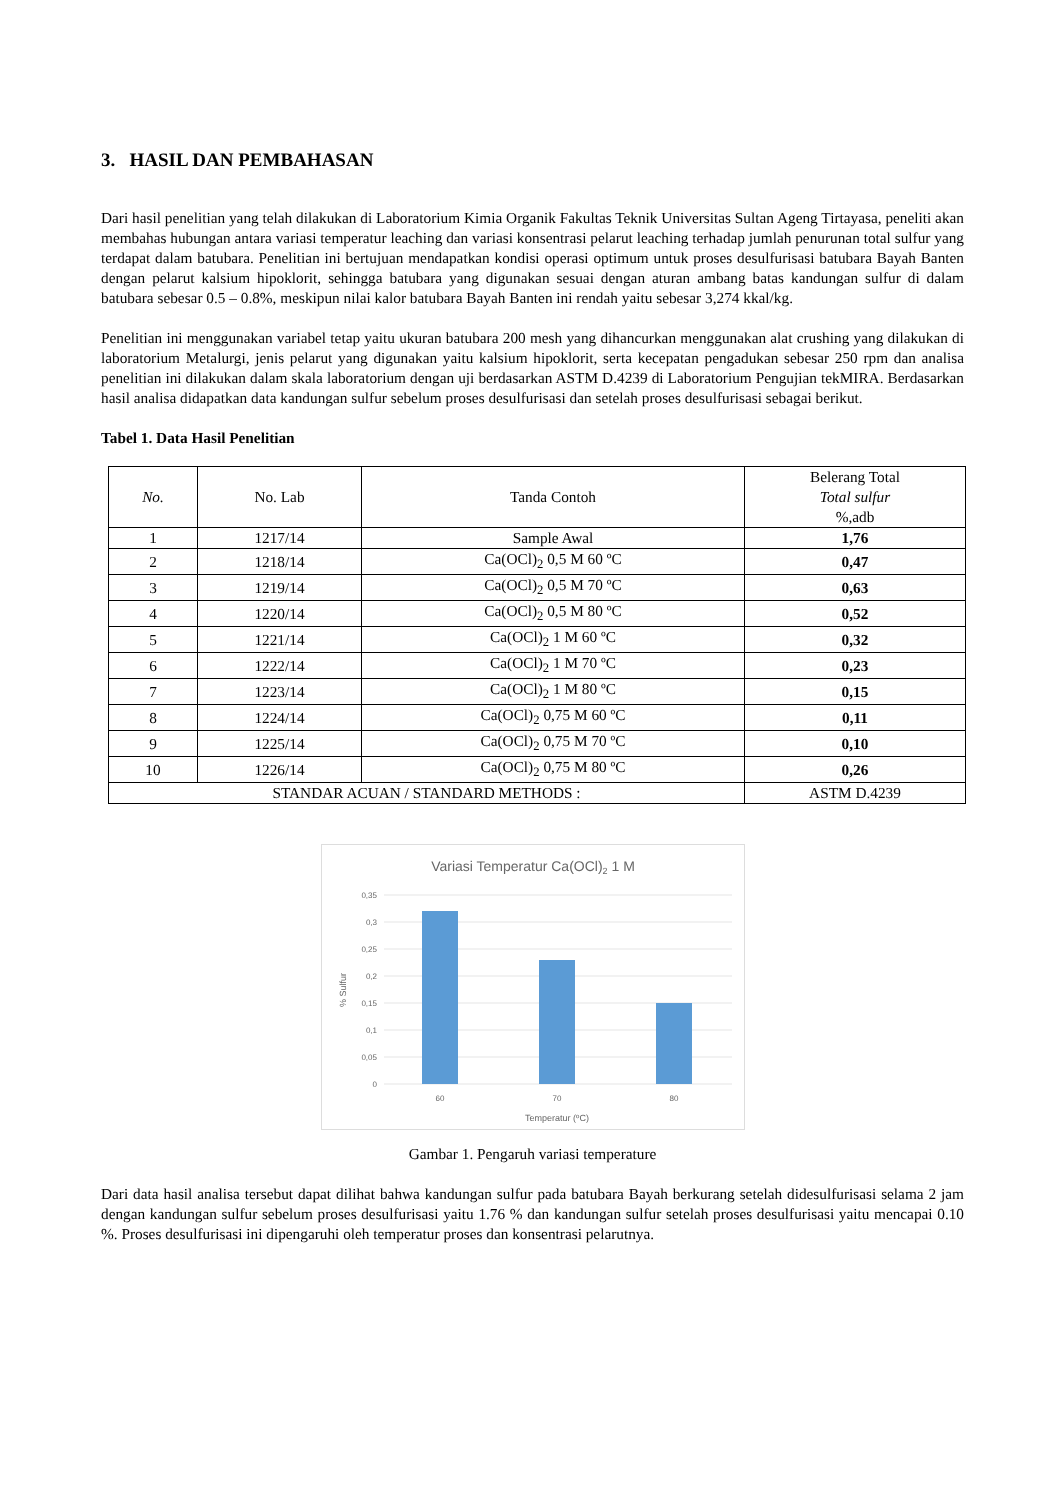3. HASIL DAN PEMBAHASAN
Dari hasil penelitian yang telah dilakukan di Laboratorium Kimia Organik Fakultas Teknik Universitas Sultan Ageng Tirtayasa, peneliti akan membahas hubungan antara variasi temperatur leaching dan variasi konsentrasi pelarut leaching terhadap jumlah penurunan total sulfur yang terdapat dalam batubara. Penelitian ini bertujuan mendapatkan kondisi operasi optimum untuk proses desulfurisasi batubara Bayah Banten dengan pelarut kalsium hipoklorit, sehingga batubara yang digunakan sesuai dengan aturan ambang batas kandungan sulfur di dalam batubara sebesar 0.5 – 0.8%, meskipun nilai kalor batubara Bayah Banten ini rendah yaitu sebesar 3,274 kkal/kg.
Penelitian ini menggunakan variabel tetap yaitu ukuran batubara 200 mesh yang dihancurkan menggunakan alat crushing yang dilakukan di laboratorium Metalurgi, jenis pelarut yang digunakan yaitu kalsium hipoklorit, serta kecepatan pengadukan sebesar 250 rpm dan analisa penelitian ini dilakukan dalam skala laboratorium dengan uji berdasarkan ASTM D.4239 di Laboratorium Pengujian tekMIRA. Berdasarkan hasil analisa didapatkan data kandungan sulfur sebelum proses desulfurisasi dan setelah proses desulfurisasi sebagai berikut.
Tabel 1. Data Hasil Penelitian
| No. | No. Lab | Tanda Contoh | Belerang Total Total sulfur %,adb |
| --- | --- | --- | --- |
| 1 | 1217/14 | Sample Awal | 1,76 |
| 2 | 1218/14 | Ca(OCl)<sub>2</sub> 0,5 M 60 ºC | 0,47 |
| 3 | 1219/14 | Ca(OCl)<sub>2</sub> 0,5 M 70 ºC | 0,63 |
| 4 | 1220/14 | Ca(OCl)<sub>2</sub> 0,5 M 80 ºC | 0,52 |
| 5 | 1221/14 | Ca(OCl)<sub>2</sub> 1 M 60 ºC | 0,32 |
| 6 | 1222/14 | Ca(OCl)<sub>2</sub> 1 M 70 ºC | 0,23 |
| 7 | 1223/14 | Ca(OCl)<sub>2</sub> 1 M 80 ºC | 0,15 |
| 8 | 1224/14 | Ca(OCl)<sub>2</sub> 0,75 M 60 ºC | 0,11 |
| 9 | 1225/14 | Ca(OCl)<sub>2</sub> 0,75 M 70 ºC | 0,10 |
| 10 | 1226/14 | Ca(OCl)<sub>2</sub> 0,75 M 80 ºC | 0,26 |
| STANDAR ACUAN / STANDARD METHODS : | | | ASTM D.4239 |
Variasi Temperatur Ca(OCl)2 1 M
0,35
0,3
0,25
0,2
0,15
0,1
0,05
0
60
70
80
Temperatur (ºC)
% Sulfur
Gambar 1. Pengaruh variasi temperature
Dari data hasil analisa tersebut dapat dilihat bahwa kandungan sulfur pada batubara Bayah berkurang setelah didesulfurisasi selama 2 jam dengan kandungan sulfur sebelum proses desulfurisasi yaitu 1.76 % dan kandungan sulfur setelah proses desulfurisasi yaitu mencapai 0.10 %. Proses desulfurisasi ini dipengaruhi oleh temperatur proses dan konsentrasi pelarutnya.